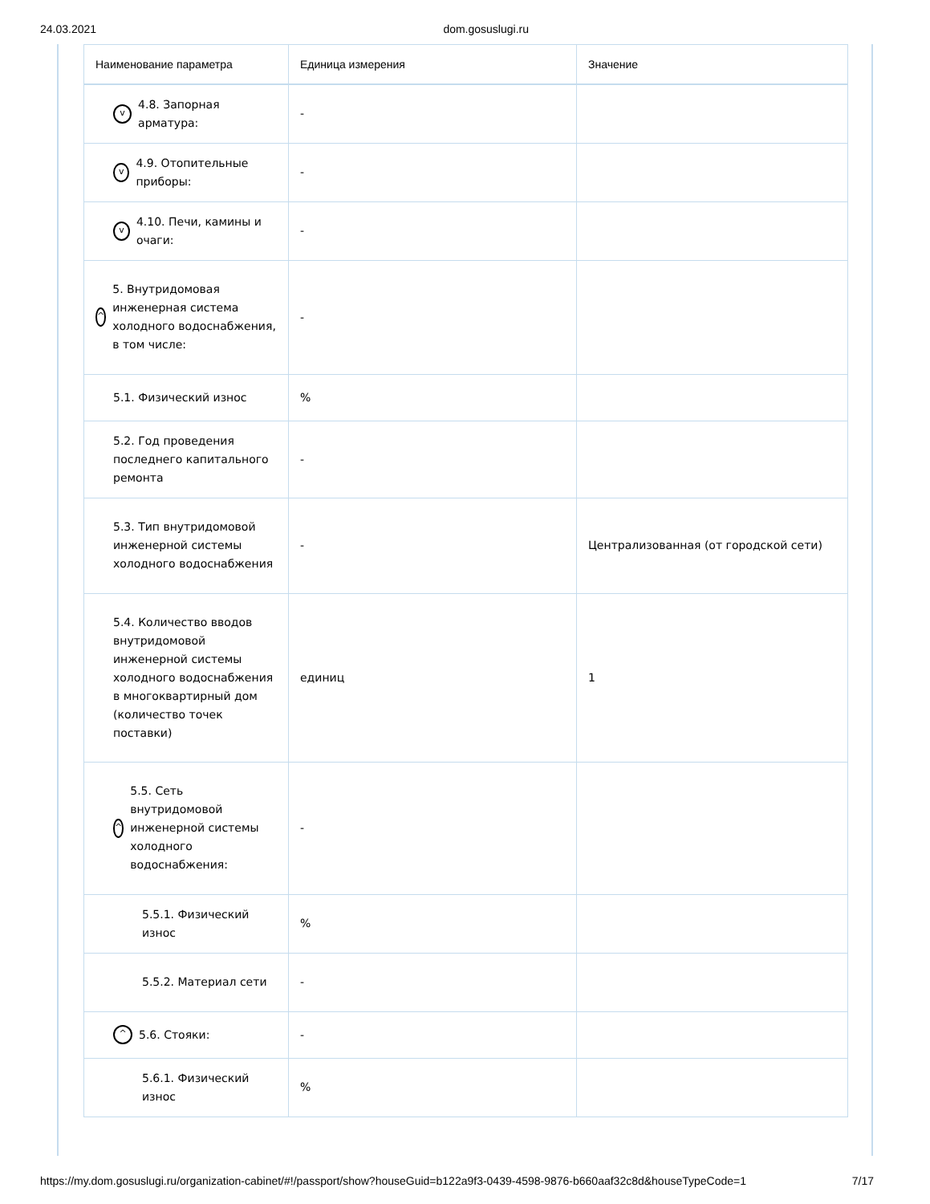24.03.2021 dom.gosuslugi.ru
| Наименование параметра | Единица измерения | Значение |
| --- | --- | --- |
| v 4.8. Запорная арматура: | - | |
| v 4.9. Отопительные приборы: | - | |
| v 4.10. Печи, камины и очаги: | - | |
| ^ 5. Внутридомовая инженерная система холодного водоснабжения, в том числе: | - | |
| 5.1. Физический износ | % | |
| 5.2. Год проведения последнего капитального ремонта | - | |
| 5.3. Тип внутридомовой инженерной системы холодного водоснабжения | - | Централизованная (от городской сети) |
| 5.4. Количество вводов внутридомовой инженерной системы холодного водоснабжения в многоквартирный дом (количество точек поставки) | единиц | 1 |
| ^ 5.5. Сеть внутридомовой инженерной системы холодного водоснабжения: | - | |
| 5.5.1. Физический износ | % | |
| 5.5.2. Материал сети | - | |
| ^ 5.6. Стояки: | - | |
| 5.6.1. Физический износ | % | |
https://my.dom.gosuslugi.ru/organization-cabinet/#!/passport/show?houseGuid=b122a9f3-0439-4598-9876-b660aaf32c8d&houseTypeCode=1 7/17